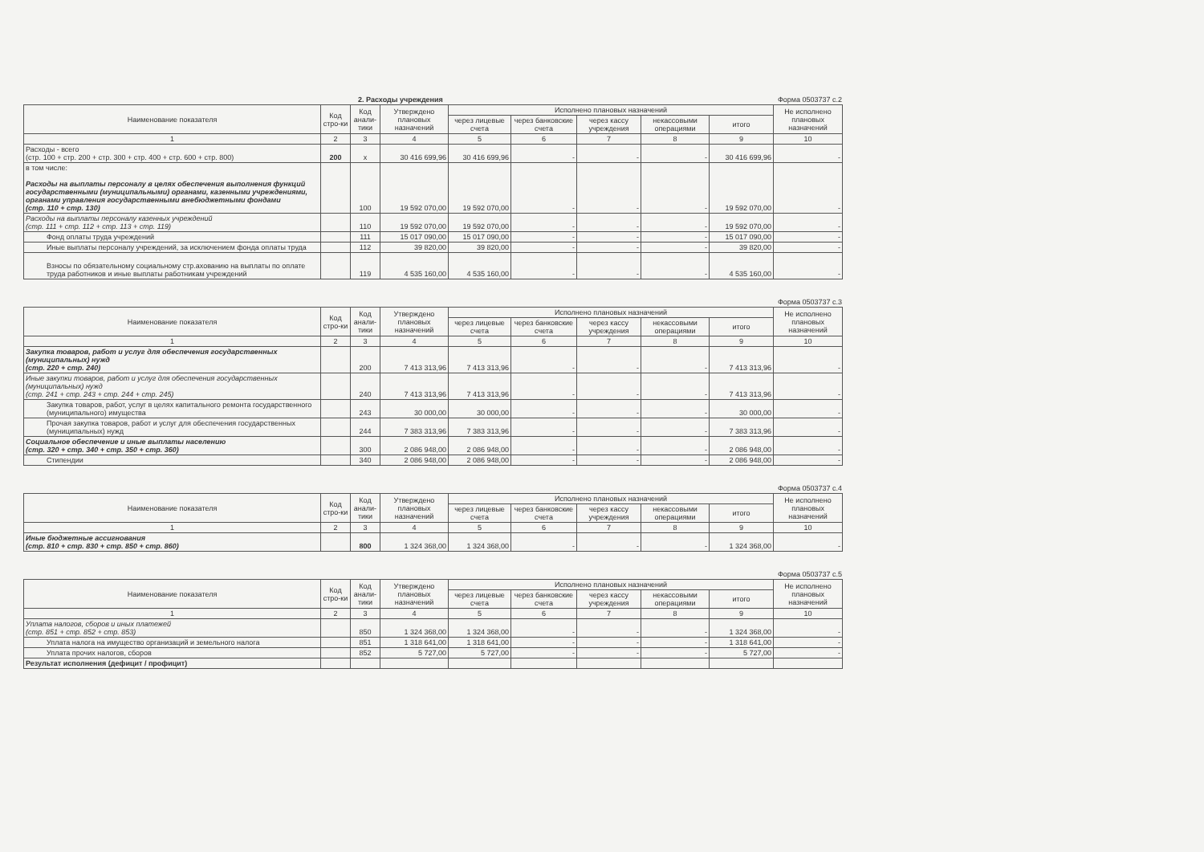2. Расходы учреждения Форма 0503737 с.2
| Наименование показателя | Код стро-ки | Код анали-тики | Утверждено плановых назначений | Исполнено плановых назначений | | | | | Не исполнено плановых назначений |
| --- | --- | --- | --- | --- | --- | --- | --- | --- | --- |
| | | | | через лицевые счета | через банковские счета | через кассу учреждения | некассовыми операциями | итого | |
| 1 | 2 | 3 | 4 | 5 | 6 | 7 | 8 | 9 | 10 |
| Расходы - всего (стр. 100 + стр. 200 + стр. 300 + стр. 400 + стр. 600 + стр. 800) | 200 | x | 30 416 699,96 | 30 416 699,96 | - | - | - | 30 416 699,96 | - |
| в том числе: Расходы на выплаты персоналу в целях обеспечения выполнения функций государственными (муниципальными) органами, казенными учреждениями, органами управления государственными внебюджетными фондами (стр. 110 + стр. 130) | | 100 | 19 592 070,00 | 19 592 070,00 | - | - | - | 19 592 070,00 | - |
| Расходы на выплаты персоналу казенных учреждений (стр. 111 + стр. 112 + стр. 113 + стр. 119) | | 110 | 19 592 070,00 | 19 592 070,00 | - | - | - | 19 592 070,00 | - |
| Фонд оплаты труда учреждений | | 111 | 15 017 090,00 | 15 017 090,00 | - | - | - | 15 017 090,00 | - |
| Иные выплаты персоналу учреждений, за исключением фонда оплаты труда | | 112 | 39 820,00 | 39 820,00 | - | - | - | 39 820,00 | - |
| Взносы по обязательному социальному стр.ахованию на выплаты по оплате труда работников и иные выплаты работникам учреждений | | 119 | 4 535 160,00 | 4 535 160,00 | - | - | - | 4 535 160,00 | - |
Форма 0503737 с.3
| Наименование показателя | Код стро-ки | Код анали-тики | Утверждено плановых назначений | Исполнено плановых назначений | | | | | Не исполнено плановых назначений |
| --- | --- | --- | --- | --- | --- | --- | --- | --- | --- |
| | | | | через лицевые счета | через банковские счета | через кассу учреждения | некассовыми операциями | итого | |
| 1 | 2 | 3 | 4 | 5 | 6 | 7 | 8 | 9 | 10 |
| Закупка товаров, работ и услуг для обеспечения государственных (муниципальных) нужд (стр. 220 + стр. 240) | | 200 | 7 413 313,96 | 7 413 313,96 | - | - | - | 7 413 313,96 | - |
| Иные закупки товаров, работ и услуг для обеспечения государственных (муниципальных) нужд (стр. 241 + стр. 243 + стр. 244 + стр. 245) | | 240 | 7 413 313,96 | 7 413 313,96 | - | - | - | 7 413 313,96 | - |
| Закупка товаров, работ, услуг в целях капитального ремонта государственного (муниципального) имущества | | 243 | 30 000,00 | 30 000,00 | - | - | - | 30 000,00 | - |
| Прочая закупка товаров, работ и услуг для обеспечения государственных (муниципальных) нужд | | 244 | 7 383 313,96 | 7 383 313,96 | - | - | - | 7 383 313,96 | - |
| Социальное обеспечение и иные выплаты населению (стр. 320 + стр. 340 + стр. 350 + стр. 360) | | 300 | 2 086 948,00 | 2 086 948,00 | - | - | - | 2 086 948,00 | - |
| Стипендии | | 340 | 2 086 948,00 | 2 086 948,00 | - | - | - | 2 086 948,00 | - |
Форма 0503737 с.4
| Наименование показателя | Код стро-ки | Код анали-тики | Утверждено плановых назначений | Исполнено плановых назначений | | | | | Не исполнено плановых назначений |
| --- | --- | --- | --- | --- | --- | --- | --- | --- | --- |
| | | | | через лицевые счета | через банковские счета | через кассу учреждения | некассовыми операциями | итого | |
| 1 | 2 | 3 | 4 | 5 | 6 | 7 | 8 | 9 | 10 |
| Иные бюджетные ассигнования (стр. 810 + стр. 830 + стр. 850 + стр. 860) | | 800 | 1 324 368,00 | 1 324 368,00 | - | - | - | 1 324 368,00 | - |
Форма 0503737 с.5
| Наименование показателя | Код стро-ки | Код анали-тики | Утверждено плановых назначений | Исполнено плановых назначений | | | | | Не исполнено плановых назначений |
| --- | --- | --- | --- | --- | --- | --- | --- | --- | --- |
| | | | | через лицевые счета | через банковские счета | через кассу учреждения | некассовыми операциями | итого | |
| 1 | 2 | 3 | 4 | 5 | 6 | 7 | 8 | 9 | 10 |
| Уплата налогов, сборов и иных платежей (стр. 851 + стр. 852 + стр. 853) | | 850 | 1 324 368,00 | 1 324 368,00 | - | - | - | 1 324 368,00 | - |
| Уплата налога на имущество организаций и земельного налога | | 851 | 1 318 641,00 | 1 318 641,00 | - | - | - | 1 318 641,00 | - |
| Уплата прочих налогов, сборов | | 852 | 5 727,00 | 5 727,00 | - | - | - | 5 727,00 | - |
| Результат исполнения (дефицит / профицит) | | | | | | | | | |